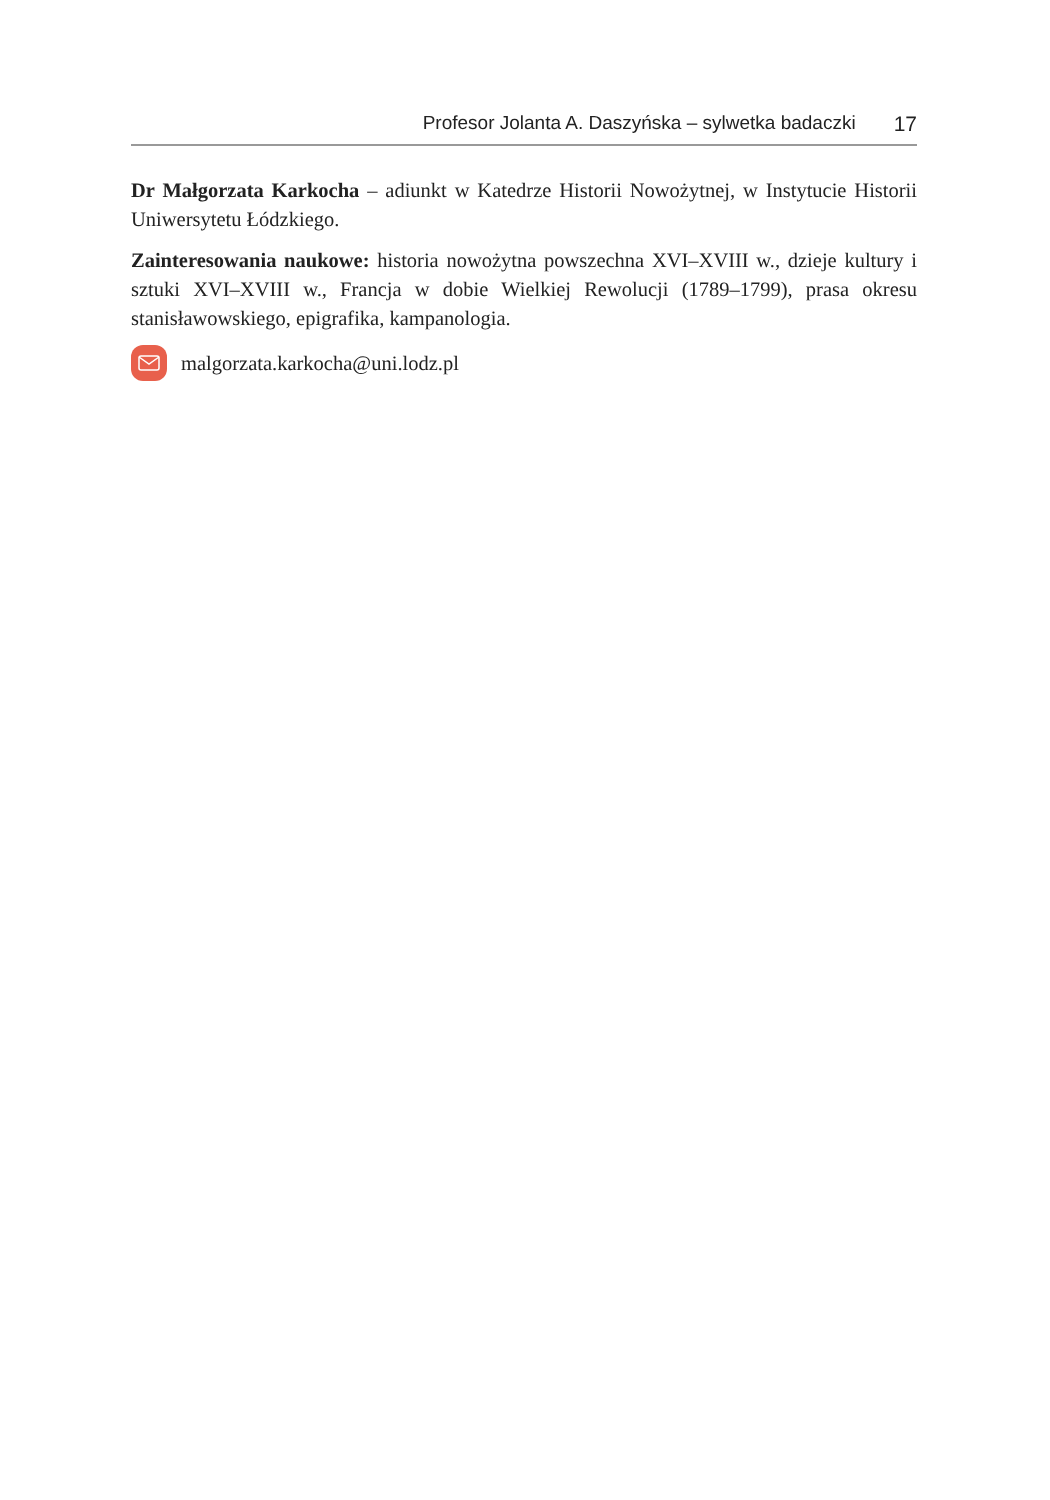Profesor Jolanta A. Daszyńska – sylwetka badaczki 17
Dr Małgorzata Karkocha – adiunkt w Katedrze Historii Nowożytnej, w Instytucie Historii Uniwersytetu Łódzkiego.
Zainteresowania naukowe: historia nowożytna powszechna XVI–XVIII w., dzieje kultury i sztuki XVI–XVIII w., Francja w dobie Wielkiej Rewolucji (1789–1799), prasa okresu stanisławowskiego, epigrafika, kampanologia.
malgorzata.karkocha@uni.lodz.pl